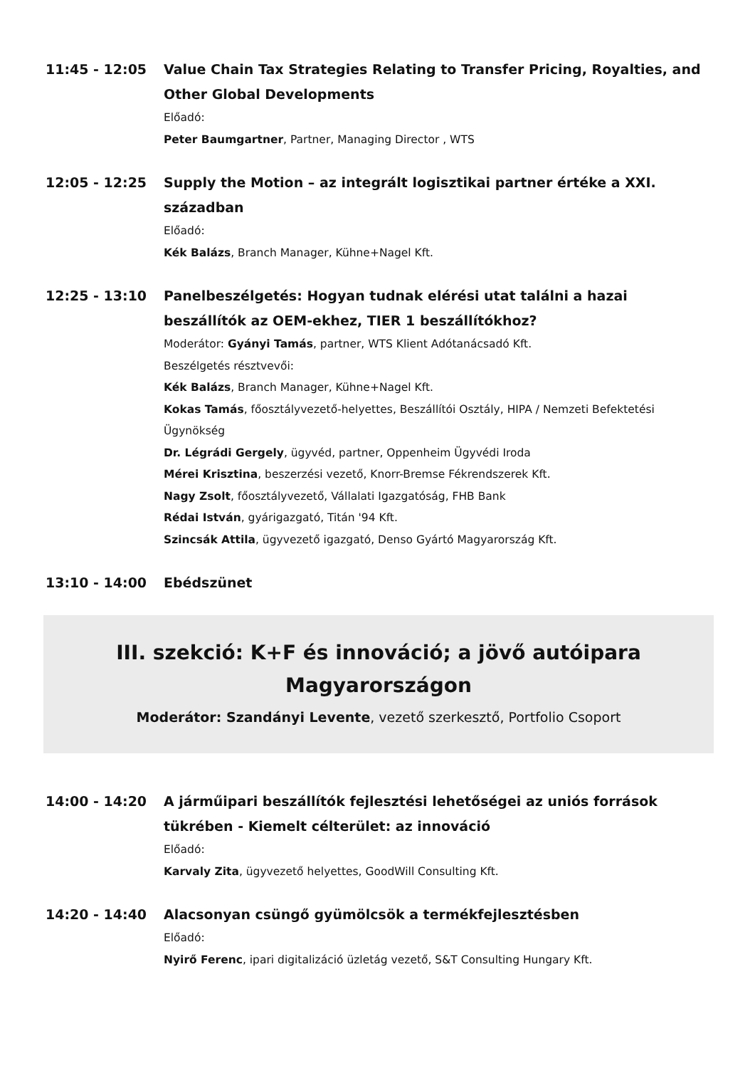11:45 - 12:05 Value Chain Tax Strategies Relating to Transfer Pricing, Royalties, and Other Global Developments
Előadó:
Peter Baumgartner, Partner, Managing Director , WTS
12:05 - 12:25 Supply the Motion – az integrált logisztikai partner értéke a XXI. században
Előadó:
Kék Balázs, Branch Manager, Kühne+Nagel Kft.
12:25 - 13:10 Panelbeszélgetés: Hogyan tudnak elérési utat találni a hazai beszállítók az OEM-ekhez, TIER 1 beszállítókhoz?
Moderátor: Gyányi Tamás, partner, WTS Klient Adótanácsadó Kft.
Beszélgetés résztvevői:
Kék Balázs, Branch Manager, Kühne+Nagel Kft.
Kokas Tamás, főosztályvezető-helyettes, Beszállítói Osztály, HIPA / Nemzeti Befektetési Ügynökség
Dr. Légrádi Gergely, ügyvéd, partner, Oppenheim Ügyvédi Iroda
Mérei Krisztina, beszerzési vezető, Knorr-Bremse Fékrendszerek Kft.
Nagy Zsolt, főosztályvezető, Vállalati Igazgatóság, FHB Bank
Rédai István, gyárigazgató, Titán '94 Kft.
Szincsák Attila, ügyvezető igazgató, Denso Gyártó Magyarország Kft.
13:10 - 14:00 Ebédszünet
III. szekció: K+F és innováció; a jövő autóipara
Magyarországon
Moderátor: Szandányi Levente, vezető szerkesztő, Portfolio Csoport
14:00 - 14:20 A járműipari beszállítók fejlesztési lehetőségei az uniós források tükrében - Kiemelt célterület: az innováció
Előadó:
Karvaly Zita, ügyvezető helyettes, GoodWill Consulting Kft.
14:20 - 14:40 Alacsonyan csüngő gyümölcsök a termékfejlesztésben
Előadó:
Nyirő Ferenc, ipari digitalizáció üzletág vezető, S&T Consulting Hungary Kft.